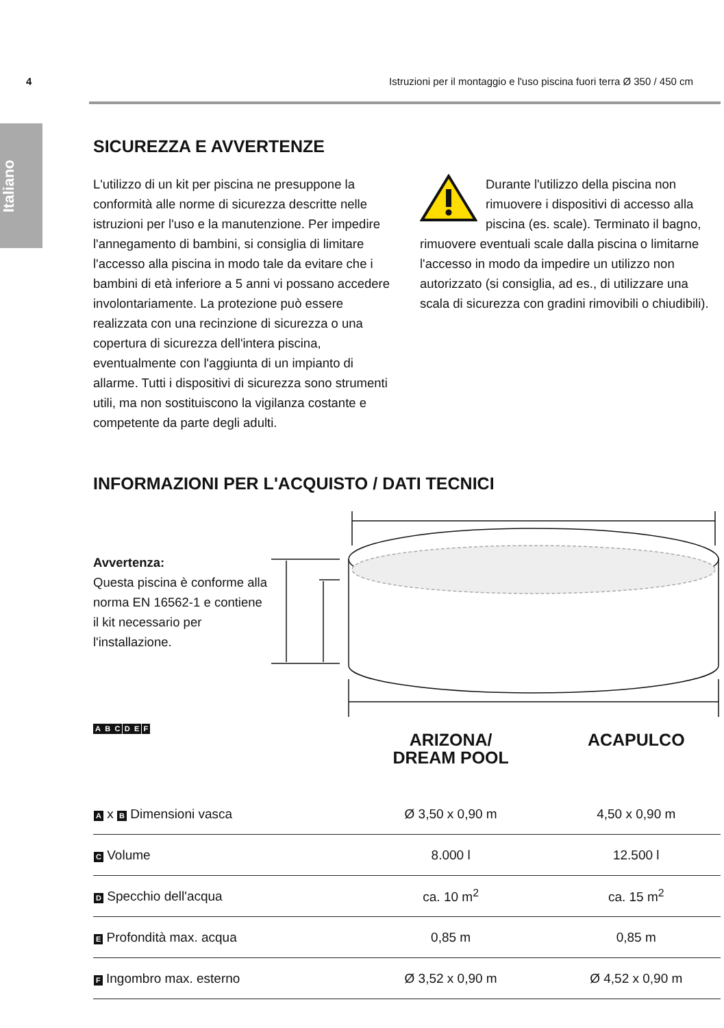Italiano
4 Istruzioni per il montaggio e l'uso piscina fuori terra Ø 350 / 450 cm
SICUREZZA E AVVERTENZE
L'utilizzo di un kit per piscina ne presuppone la conformità alle norme di sicurezza descritte nelle istruzioni per l'uso e la manutenzione. Per impedire l'annegamento di bambini, si consiglia di limitare l'accesso alla piscina in modo tale da evitare che i bambini di età inferiore a 5 anni vi possano accedere involontariamente. La protezione può essere realizzata con una recinzione di sicurezza o una copertura di sicurezza dell'intera piscina, eventualmente con l'aggiunta di un impianto di allarme. Tutti i dispositivi di sicurezza sono strumenti utili, ma non sostituiscono la vigilanza costante e competente da parte degli adulti.
Durante l'utilizzo della piscina non rimuovere i dispositivi di accesso alla piscina (es. scale). Terminato il bagno, rimuovere eventuali scale dalla piscina o limitarne l'accesso in modo da impedire un utilizzo non autorizzato (si consiglia, ad es., di utilizzare una scala di sicurezza con gradini rimovibili o chiudibili).
INFORMAZIONI PER L'ACQUISTO / DATI TECNICI
Avvertenza:
Questa piscina è conforme alla norma EN 16562-1 e contiene il kit necessario per l'installazione.
A B C D E F
| | ARIZONA/ DREAM POOL | ACAPULCO |
| --- | --- | --- |
| A x B Dimensioni vasca | Ø 3,50 x 0,90 m | 4,50 x 0,90 m |
| C Volume | 8.000 l | 12.500 l |
| D Specchio dell'acqua | ca. 10 m<sup>2</sup> | ca. 15 m<sup>2</sup> |
| E Profondità max. acqua | 0,85 m | 0,85 m |
| F Ingombro max. esterno | Ø 3,52 x 0,90 m | Ø 4,52 x 0,90 m |